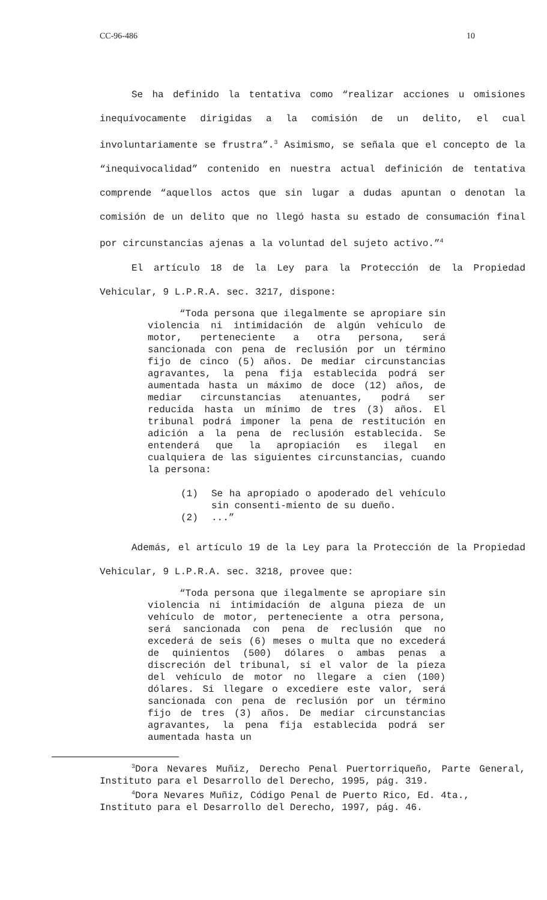CC-96-486 10
Se ha definido la tentativa como “realizar acciones u omisiones inequívocamente dirigidas a la comisión de un delito, el cual involuntariamente se frustra”.<sup>3</sup> Asimismo, se señala que el concepto de la “inequivocalidad” contenido en nuestra actual definición de tentativa comprende “aquellos actos que sin lugar a dudas apuntan o denotan la comisión de un delito que no llegó hasta su estado de consumación final por circunstancias ajenas a la voluntad del sujeto activo.”<sup>4</sup>
El artículo 18 de la Ley para la Protección de la Propiedad Vehicular, 9 L.P.R.A. sec. 3217, dispone:
“Toda persona que ilegalmente se apropiare sin violencia ni intimidación de algún vehículo de motor, perteneciente a otra persona, será sancionada con pena de reclusión por un término fijo de cinco (5) años. De mediar circunstancias agravantes, la pena fija establecida podrá ser aumentada hasta un máximo de doce (12) años, de mediar circunstancias atenuantes, podrá ser reducida hasta un mínimo de tres (3) años. El tribunal podrá imponer la pena de restitución en adición a la pena de reclusión establecida. Se entenderá que la apropiación es ilegal en cualquiera de las siguientes circunstancias, cuando la persona:
(1) Se ha apropiado o apoderado del vehículo sin consenti-miento de su dueño.
(2)...”
Además, el artículo 19 de la Ley para la Protección de la Propiedad Vehicular, 9 L.P.R.A. sec. 3218, provee que:
“Toda persona que ilegalmente se apropiare sin violencia ni intimidación de alguna pieza de un vehículo de motor, perteneciente a otra persona, será sancionada con pena de reclusión que no excederá de seis (6) meses o multa que no excederá de quinientos (500) dólares o ambas penas a discreción del tribunal, si el valor de la pieza del vehículo de motor no llegare a cien (100) dólares. Si llegare o excediere este valor, será sancionada con pena de reclusión por un término fijo de tres (3) años. De mediar circunstancias agravantes, la pena fija establecida podrá ser aumentada hasta un
<sup>3</sup> Dora Nevares Muñiz, Derecho Penal Puertorriqueño, Parte General, Instituto para el Desarrollo del Derecho, 1995, pág. 319.
<sup>4</sup> Dora Nevares Muñiz, Código Penal de Puerto Rico, Ed. 4ta., Instituto para el Desarrollo del Derecho, 1997, pág. 46.